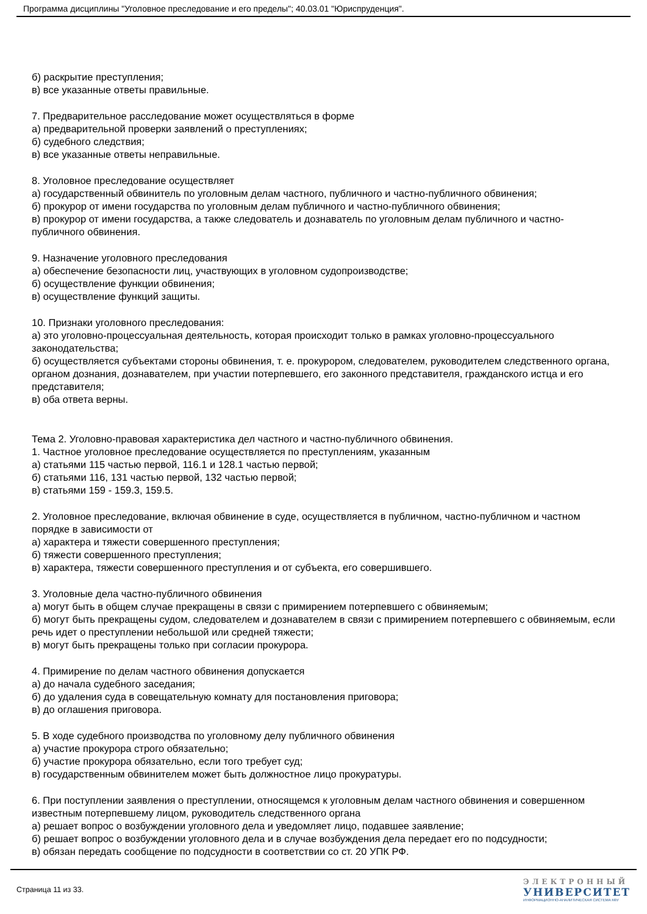Программа дисциплины "Уголовное преследование и его пределы"; 40.03.01 "Юриспруденция".
б) раскрытие преступления;
в) все указанные ответы правильные.
7. Предварительное расследование может осуществляться в форме
а) предварительной проверки заявлений о преступлениях;
б) судебного следствия;
в) все указанные ответы неправильные.
8. Уголовное преследование осуществляет
а) государственный обвинитель по уголовным делам частного, публичного и частно-публичного обвинения;
б) прокурор от имени государства по уголовным делам публичного и частно-публичного обвинения;
в) прокурор от имени государства, а также следователь и дознаватель по уголовным делам публичного и частно-публичного обвинения.
9. Назначение уголовного преследования
а) обеспечение безопасности лиц, участвующих в уголовном судопроизводстве;
б) осуществление функции обвинения;
в) осуществление функций защиты.
10. Признаки уголовного преследования:
а) это уголовно-процессуальная деятельность, которая происходит только в рамках уголовно-процессуального законодательства;
б) осуществляется субъектами стороны обвинения, т. е. прокурором, следователем, руководителем следственного органа, органом дознания, дознавателем, при участии потерпевшего, его законного представителя, гражданского истца и его представителя;
в) оба ответа верны.
Тема 2. Уголовно-правовая характеристика дел частного и частно-публичного обвинения.
1. Частное уголовное преследование осуществляется по преступлениям, указанным
а) статьями 115 частью первой, 116.1 и 128.1 частью первой;
б) статьями 116, 131 частью первой, 132 частью первой;
в) статьями 159 - 159.3, 159.5.
2. Уголовное преследование, включая обвинение в суде, осуществляется в публичном, частно-публичном и частном порядке в зависимости от
а) характера и тяжести совершенного преступления;
б) тяжести совершенного преступления;
в) характера, тяжести совершенного преступления и от субъекта, его совершившего.
3. Уголовные дела частно-публичного обвинения
а) могут быть в общем случае прекращены в связи с примирением потерпевшего с обвиняемым;
б) могут быть прекращены судом, следователем и дознавателем в связи с примирением потерпевшего с обвиняемым, если речь идет о преступлении небольшой или средней тяжести;
в) могут быть прекращены только при согласии прокурора.
4. Примирение по делам частного обвинения допускается
а) до начала судебного заседания;
б) до удаления суда в совещательную комнату для постановления приговора;
в) до оглашения приговора.
5. В ходе судебного производства по уголовному делу публичного обвинения
а) участие прокурора строго обязательно;
б) участие прокурора обязательно, если того требует суд;
в) государственным обвинителем может быть должностное лицо прокуратуры.
6. При поступлении заявления о преступлении, относящемся к уголовным делам частного обвинения и совершенном известным потерпевшему лицом, руководитель следственного органа
а) решает вопрос о возбуждении уголовного дела и уведомляет лицо, подавшее заявление;
б) решает вопрос о возбуждении уголовного дела и в случае возбуждения дела передает его по подсудности;
в) обязан передать сообщение по подсудности в соответствии со ст. 20 УПК РФ.
Страница 11 из 33.
ЭЛЕКТРОННЫЙ
УНИВЕРСИТЕТ
ИНФОРМАЦИОННО-АНАЛИТИЧЕСКАЯ СИСТЕМА КФУ